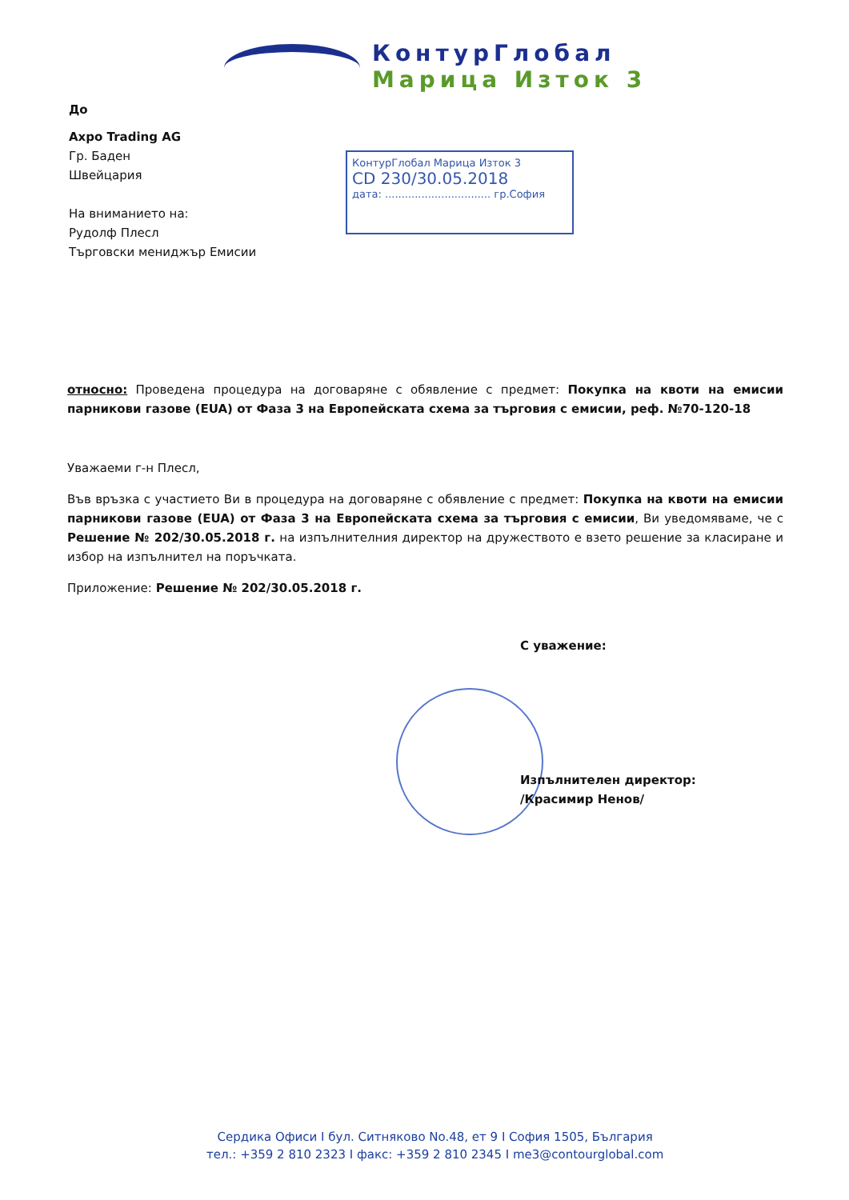КонтурГлобал
Марица Изток 3
До
Axpo Trading AG
Гр. Баден
Швейцария
На вниманието на:
Рудолф Плесл
Търговски мениджър Емисии
КонтурГлобал Марица Изток 3
СD 230/30.05.2018
дата: ................................ гр.София
относно: Проведена процедура на договаряне с обявление с предмет: Покупка на квоти на емисии парникови газове (EUA) от Фаза 3 на Европейската схема за търговия с емисии, реф. №70-120-18
Уважаеми г-н Плесл,
Във връзка с участието Ви в процедура на договаряне с обявление с предмет: Покупка на квоти на емисии парникови газове (EUA) от Фаза 3 на Европейската схема за търговия с емисии, Ви уведомяваме, че с Решение № 202/30.05.2018 г. на изпълнителния директор на дружеството е взето решение за класиране и избор на изпълнител на поръчката.
Приложение: Решение № 202/30.05.2018 г.
С уважение:
Изпълнителен директор:
/Красимир Ненов/
Сердика Офиси I бул. Ситняково No.48, ет 9 I София 1505, България
тел.: +359 2 810 2323 I факс: +359 2 810 2345 I me3@contourglobal.com